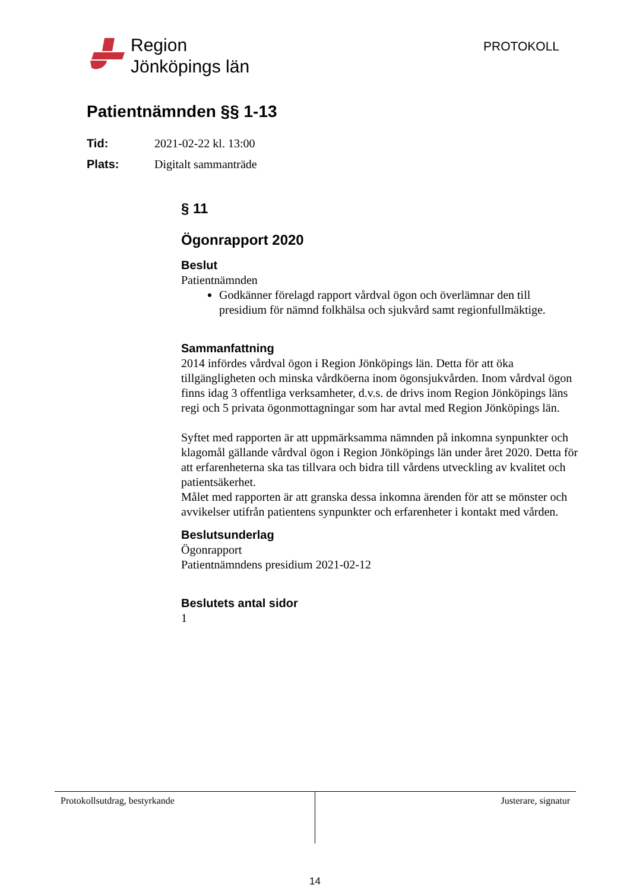Region
Jönköpings län
PROTOKOLL
Patientnämnden §§ 1-13
Tid: 2021-02-22 kl. 13:00
Plats: Digitalt sammanträde
§ 11
Ögonrapport 2020
Beslut
Patientnämnden
Godkänner förelagd rapport vårdval ögon och överlämnar den till presidium för nämnd folkhälsa och sjukvård samt regionfullmäktige.
Sammanfattning
2014 infördes vårdval ögon i Region Jönköpings län. Detta för att öka tillgängligheten och minska vårdköerna inom ögonsjukvården. Inom vårdval ögon finns idag 3 offentliga verksamheter, d.v.s. de drivs inom Region Jönköpings läns regi och 5 privata ögonmottagningar som har avtal med Region Jönköpings län.
Syftet med rapporten är att uppmärksamma nämnden på inkomna synpunkter och klagomål gällande vårdval ögon i Region Jönköpings län under året 2020. Detta för att erfarenheterna ska tas tillvara och bidra till vårdens utveckling av kvalitet och patientsäkerhet.
Målet med rapporten är att granska dessa inkomna ärenden för att se mönster och avvikelser utifrån patientens synpunkter och erfarenheter i kontakt med vården.
Beslutsunderlag
Ögonrapport
Patientnämndens presidium 2021-02-12
Beslutets antal sidor
1
Protokollsutdrag, bestyrkande Justerare, signatur
14